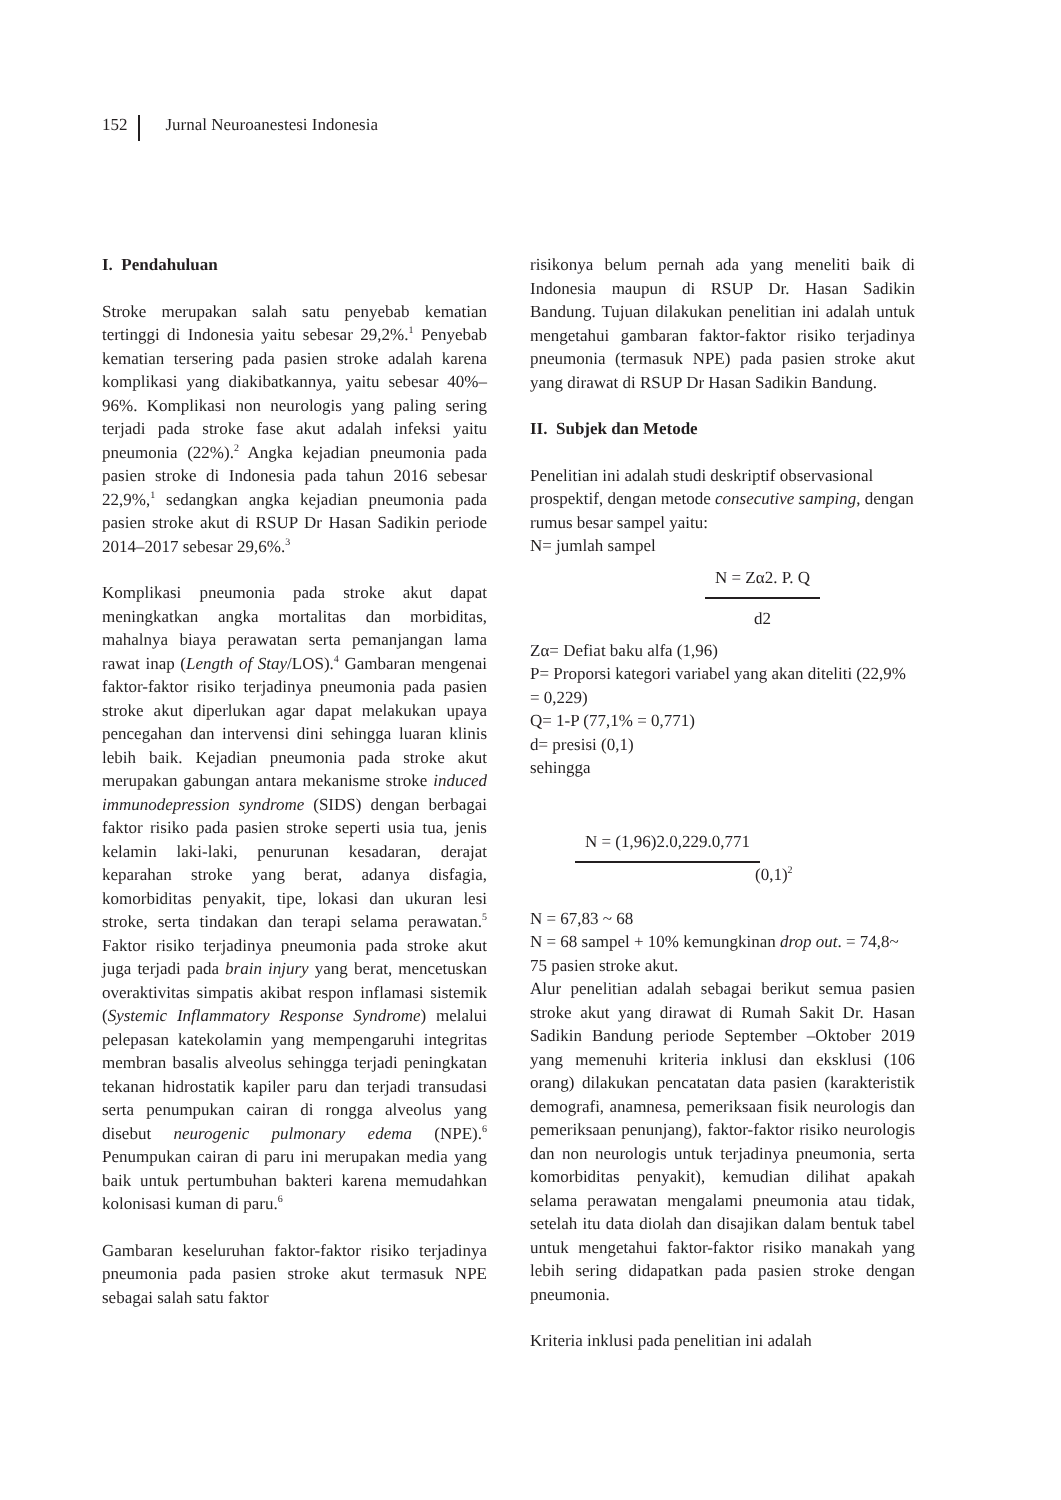152 Jurnal Neuroanestesi Indonesia
I. Pendahuluan
Stroke merupakan salah satu penyebab kematian tertinggi di Indonesia yaitu sebesar 29,2%.<sup>1</sup> Penyebab kematian tersering pada pasien stroke adalah karena komplikasi yang diakibatkannya, yaitu sebesar 40%–96%. Komplikasi non neurologis yang paling sering terjadi pada stroke fase akut adalah infeksi yaitu pneumonia (22%).<sup>2</sup> Angka kejadian pneumonia pada pasien stroke di Indonesia pada tahun 2016 sebesar 22,9%,<sup>1</sup> sedangkan angka kejadian pneumonia pada pasien stroke akut di RSUP Dr Hasan Sadikin periode 2014–2017 sebesar 29,6%.<sup>3</sup>
Komplikasi pneumonia pada stroke akut dapat meningkatkan angka mortalitas dan morbiditas, mahalnya biaya perawatan serta pemanjangan lama rawat inap (Length of Stay/LOS).<sup>4</sup> Gambaran mengenai faktor-faktor risiko terjadinya pneumonia pada pasien stroke akut diperlukan agar dapat melakukan upaya pencegahan dan intervensi dini sehingga luaran klinis lebih baik. Kejadian pneumonia pada stroke akut merupakan gabungan antara mekanisme stroke induced immunodepression syndrome (SIDS) dengan berbagai faktor risiko pada pasien stroke seperti usia tua, jenis kelamin laki-laki, penurunan kesadaran, derajat keparahan stroke yang berat, adanya disfagia, komorbiditas penyakit, tipe, lokasi dan ukuran lesi stroke, serta tindakan dan terapi selama perawatan.<sup>5</sup> Faktor risiko terjadinya pneumonia pada stroke akut juga terjadi pada brain injury yang berat, mencetuskan overaktivitas simpatis akibat respon inflamasi sistemik (Systemic Inflammatory Response Syndrome) melalui pelepasan katekolamin yang mempengaruhi integritas membran basalis alveolus sehingga terjadi peningkatan tekanan hidrostatik kapiler paru dan terjadi transudasi serta penumpukan cairan di rongga alveolus yang disebut neurogenic pulmonary edema (NPE).<sup>6</sup> Penumpukan cairan di paru ini merupakan media yang baik untuk pertumbuhan bakteri karena memudahkan kolonisasi kuman di paru.<sup>6</sup>
Gambaran keseluruhan faktor-faktor risiko terjadinya pneumonia pada pasien stroke akut termasuk NPE sebagai salah satu faktor
risikonya belum pernah ada yang meneliti baik di Indonesia maupun di RSUP Dr. Hasan Sadikin Bandung. Tujuan dilakukan penelitian ini adalah untuk mengetahui gambaran faktor-faktor risiko terjadinya pneumonia (termasuk NPE) pada pasien stroke akut yang dirawat di RSUP Dr Hasan Sadikin Bandung.
II. Subjek dan Metode
Penelitian ini adalah studi deskriptif observasional prospektif, dengan metode consecutive samping, dengan rumus besar sampel yaitu:
N= jumlah sampel
N = Zα2. P. Q
d2
Zα= Defiat baku alfa (1,96)
P= Proporsi kategori variabel yang akan diteliti (22,9% = 0,229)
Q= 1-P (77,1% = 0,771)
d= presisi (0,1)
sehingga
N = (1,96)2.0,229.0,771
(0,1)<sup>2</sup>
N = 67,83 ~ 68
N = 68 sampel + 10% kemungkinan drop out. = 74,8~ 75 pasien stroke akut.
Alur penelitian adalah sebagai berikut semua pasien stroke akut yang dirawat di Rumah Sakit Dr. Hasan Sadikin Bandung periode September –Oktober 2019 yang memenuhi kriteria inklusi dan eksklusi (106 orang) dilakukan pencatatan data pasien (karakteristik demografi, anamnesa, pemeriksaan fisik neurologis dan pemeriksaan penunjang), faktor-faktor risiko neurologis dan non neurologis untuk terjadinya pneumonia, serta komorbiditas penyakit), kemudian dilihat apakah selama perawatan mengalami pneumonia atau tidak, setelah itu data diolah dan disajikan dalam bentuk tabel untuk mengetahui faktor-faktor risiko manakah yang lebih sering didapatkan pada pasien stroke dengan pneumonia.
Kriteria inklusi pada penelitian ini adalah